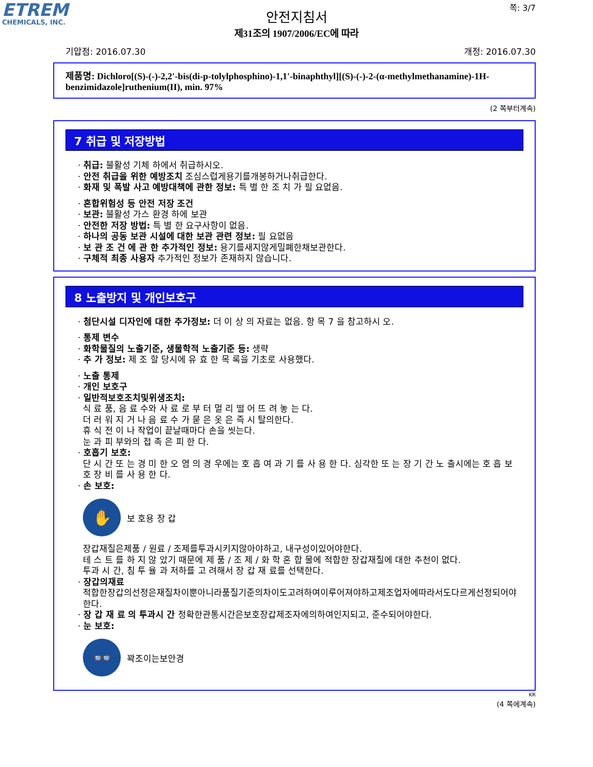ETREM
CHEMICALS, INC.
쪽: 3/7
안전지침서
제31조의 1907/2006/EC에 따라
기압점: 2016.07.30 개정: 2016.07.30
제품명: Dichloro[(S)-(-)-2,2'-bis(di-p-tolylphosphino)-1,1'-binaphthyl][(S)-(-)-2-(α-methylmethanamine)-1H-benzimidazole]ruthenium(II), min. 97%
(2 쪽부터계속)
7 취급 및 저장방법
· 취급: 불활성 기체 하에서 취급하시오.
· 안전 취급을 위한 예방조치 조심스럽게용기를개봉하거나취급한다.
· 화재 및 폭발 사고 예방대책에 관한 정보: 특 별 한 조 치 가 필 요없음.
· 혼합위험성 등 안전 저장 조건
· 보관: 불활성 가스 환경 하에 보관
· 안전한 저장 방법: 특 별 한 요구사항이 없음.
· 하나의 공동 보관 시설에 대한 보관 관련 정보: 필 요없음
· 보 관 조 건 에 관 한 추가적인 정보: 용기를새지않게밀폐한채보관한다.
· 구체적 최종 사용자 추가적인 정보가 존재하지 않습니다.
8 노출방지 및 개인보호구
· 첨단시설 디자인에 대한 추가정보: 더 이 상 의 자료는 없음. 항 목 7 을 참고하시 오.
· 통제 변수
· 화학물질의 노출기준, 생물학적 노출기준 등: 생략
· 추 가 정보: 제 조 할 당시에 유 효 한 목 록을 기초로 사용했다.
· 노출 통제
· 개인 보호구
· 일반적보호조치및위생조치:
식 료 품, 음 료 수와 사 료 로 부 터 멀 리 떨 어 뜨 려 놓 는 다.
더 러 워 지 거 나 음 료 수 가 묻 은 옷 은 즉 시 탈의한다.
휴 식 전 이 나 작업이 끝날때마다 손을 씻는다.
눈 과 피 부와의 접 촉 은 피 한 다.
· 호흡기 보호:
단 시 간 또 는 경 미 한 오 염 의 경 우에는 호 흡 여 과 기 를 사 용 한 다. 심각한 또 는 장 기 간 노 출시에는 호 흡 보 호 장 비 를 사 용 한 다.
· 손 보호:
✋
보 호용 장 갑
장갑재질은제품 / 원료 / 조제를투과시키지않아야하고, 내구성이있어야한다.
테 스 트 를 하 지 않 았기 때문에 제 품 / 조 제 / 화 학 혼 합 물에 적합한 장갑재질에 대한 추천이 없다.
투과 시 간, 침 투 율 과 저하를 고 려해서 장 갑 재 료를 선택한다.
· 장갑의재료
적합한장갑의선정은재질차이뿐아니라품질기준의차이도고려하여이루어져야하고제조업자에따라서도다르게선정되어야한다.
· 장 갑 재 료 의 투과시 간 정확한관통시간은보호장갑제조자에의하여인지되고, 준수되어야한다.
· 눈 보호:
👓
꽉조이는보안경
KR
(4 쪽에계속)